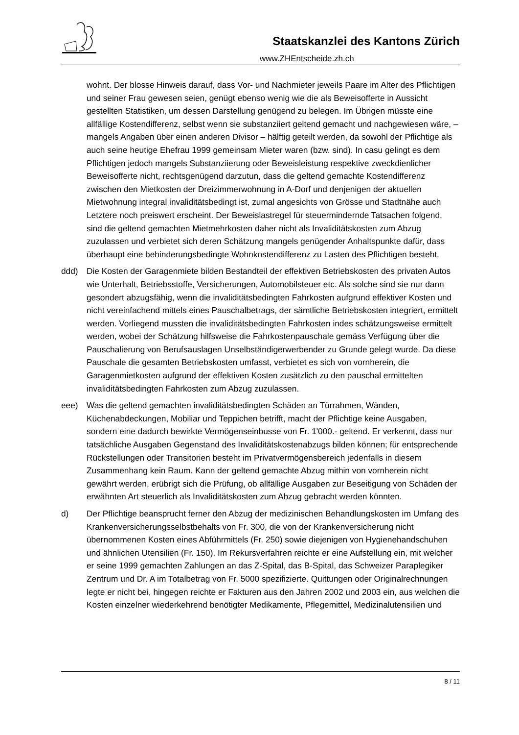Staatskanzlei des Kantons Zürich
www.ZHEntscheide.zh.ch
wohnt. Der blosse Hinweis darauf, dass Vor- und Nachmieter jeweils Paare im Alter des Pflichtigen und seiner Frau gewesen seien, genügt ebenso wenig wie die als Beweisofferte in Aussicht gestellten Statistiken, um dessen Darstellung genügend zu belegen. Im Übrigen müsste eine allfällige Kostendifferenz, selbst wenn sie substanziiert geltend gemacht und nachgewiesen wäre, – mangels Angaben über einen anderen Divisor – hälftig geteilt werden, da sowohl der Pflichtige als auch seine heutige Ehefrau 1999 gemeinsam Mieter waren (bzw. sind). In casu gelingt es dem Pflichtigen jedoch mangels Substanziierung oder Beweisleistung respektive zweckdienlicher Beweisofferte nicht, rechtsgenügend darzutun, dass die geltend gemachte Kostendifferenz zwischen den Mietkosten der Dreizimmerwohnung in A-Dorf und denjenigen der aktuellen Mietwohnung integral invaliditätsbedingt ist, zumal angesichts von Grösse und Stadtnähe auch Letztere noch preiswert erscheint. Der Beweislastregel für steuermindernde Tatsachen folgend, sind die geltend gemachten Mietmehrkosten daher nicht als Invaliditätskosten zum Abzug zuzulassen und verbietet sich deren Schätzung mangels genügender Anhaltspunkte dafür, dass überhaupt eine behinderungsbedingte Wohnkostendifferenz zu Lasten des Pflichtigen besteht.
ddd) Die Kosten der Garagenmiete bilden Bestandteil der effektiven Betriebskosten des privaten Autos wie Unterhalt, Betriebsstoffe, Versicherungen, Automobilsteuer etc. Als solche sind sie nur dann gesondert abzugsfähig, wenn die invaliditätsbedingten Fahrkosten aufgrund effektiver Kosten und nicht vereinfachend mittels eines Pauschalbetrags, der sämtliche Betriebskosten integriert, ermittelt werden. Vorliegend mussten die invaliditätsbedingten Fahrkosten indes schätzungsweise ermittelt werden, wobei der Schätzung hilfsweise die Fahrkostenpauschale gemäss Verfügung über die Pauschalierung von Berufsauslagen Unselbständigerwerbender zu Grunde gelegt wurde. Da diese Pauschale die gesamten Betriebskosten umfasst, verbietet es sich von vornherein, die Garagenmietkosten aufgrund der effektiven Kosten zusätzlich zu den pauschal ermittelten invaliditätsbedingten Fahrkosten zum Abzug zuzulassen.
eee) Was die geltend gemachten invaliditätsbedingten Schäden an Türrahmen, Wänden, Küchenabdeckungen, Mobiliar und Teppichen betrifft, macht der Pflichtige keine Ausgaben, sondern eine dadurch bewirkte Vermögenseinbusse von Fr. 1'000.- geltend. Er verkennt, dass nur tatsächliche Ausgaben Gegenstand des Invaliditätskostenabzugs bilden können; für entsprechende Rückstellungen oder Transitorien besteht im Privatvermögensbereich jedenfalls in diesem Zusammenhang kein Raum. Kann der geltend gemachte Abzug mithin von vornherein nicht gewährt werden, erübrigt sich die Prüfung, ob allfällige Ausgaben zur Beseitigung von Schäden der erwähnten Art steuerlich als Invaliditätskosten zum Abzug gebracht werden könnten.
d) Der Pflichtige beansprucht ferner den Abzug der medizinischen Behandlungskosten im Umfang des Krankenversicherungsselbstbehalts von Fr. 300, die von der Krankenversicherung nicht übernommenen Kosten eines Abführmittels (Fr. 250) sowie diejenigen von Hygienehandschuhen und ähnlichen Utensilien (Fr. 150). Im Rekursverfahren reichte er eine Aufstellung ein, mit welcher er seine 1999 gemachten Zahlungen an das Z-Spital, das B-Spital, das Schweizer Paraplegiker Zentrum und Dr. A im Totalbetrag von Fr. 5000 spezifizierte. Quittungen oder Originalrechnungen legte er nicht bei, hingegen reichte er Fakturen aus den Jahren 2002 und 2003 ein, aus welchen die Kosten einzelner wiederkehrend benötigter Medikamente, Pflegemittel, Medizinalutensilien und
8 / 11